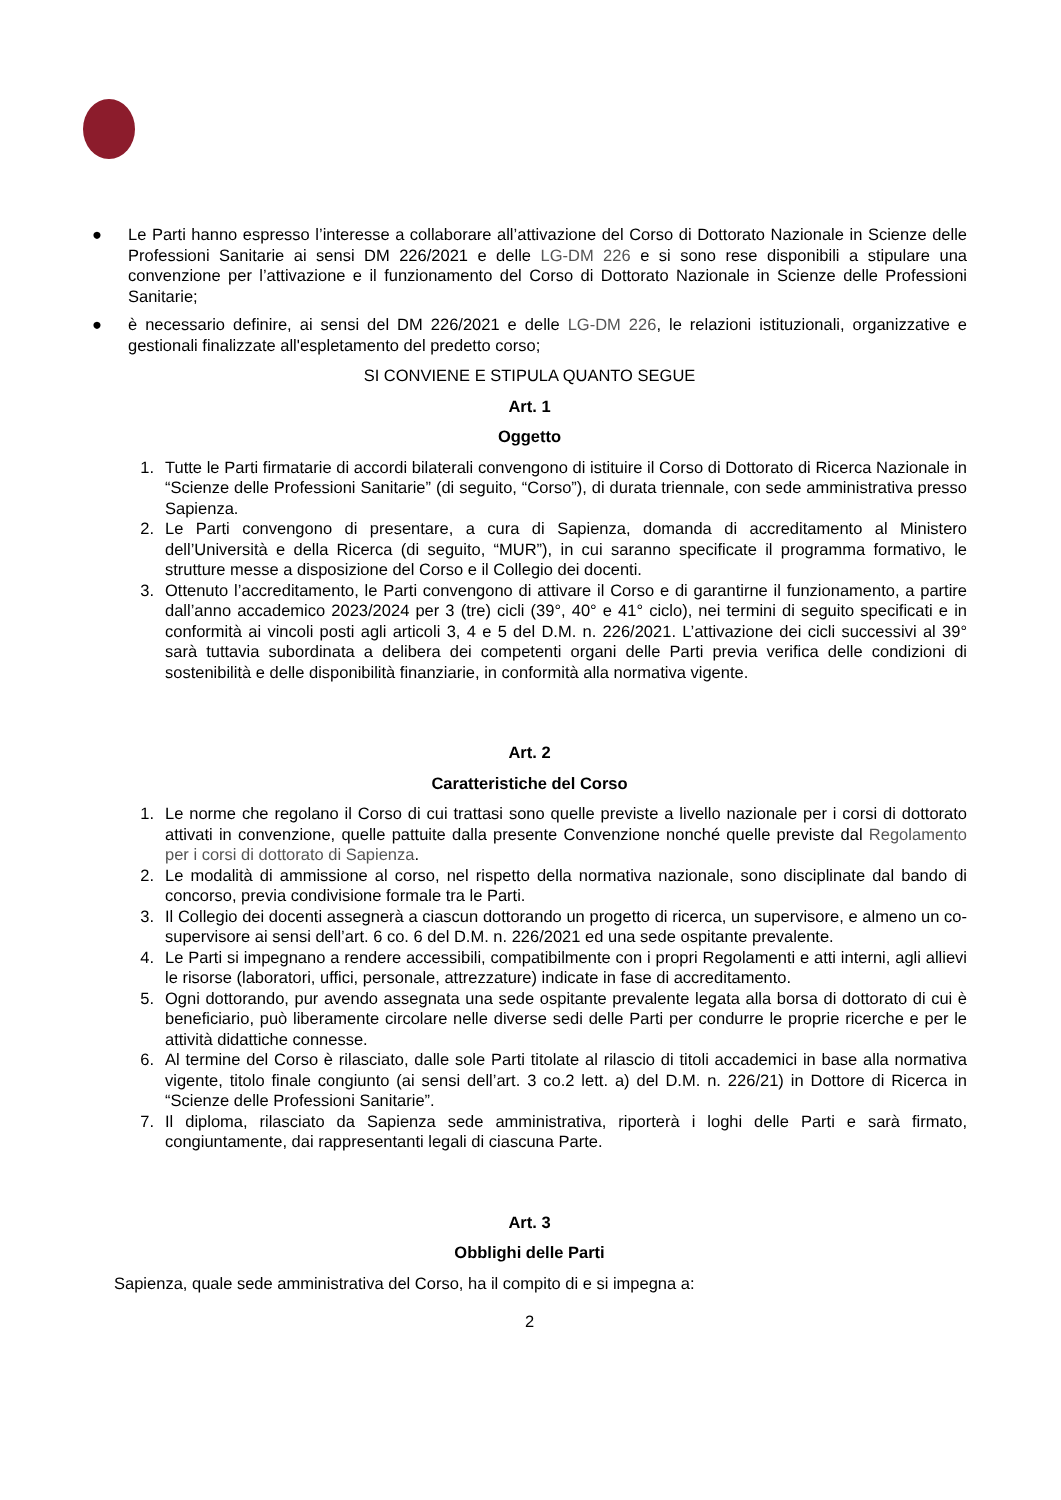● Le Parti hanno espresso l’interesse a collaborare all’attivazione del Corso di Dottorato Nazionale in Scienze delle Professioni Sanitarie ai sensi DM 226/2021 e delle LG-DM 226 e si sono rese disponibili a stipulare una convenzione per l’attivazione e il funzionamento del Corso di Dottorato Nazionale in Scienze delle Professioni Sanitarie;
● è necessario definire, ai sensi del DM 226/2021 e delle LG-DM 226, le relazioni istituzionali, organizzative e gestionali finalizzate all'espletamento del predetto corso;
SI CONVIENE E STIPULA QUANTO SEGUE
Art. 1
Oggetto
1. Tutte le Parti firmatarie di accordi bilaterali convengono di istituire il Corso di Dottorato di Ricerca Nazionale in “Scienze delle Professioni Sanitarie” (di seguito, “Corso”), di durata triennale, con sede amministrativa presso Sapienza.
2. Le Parti convengono di presentare, a cura di Sapienza, domanda di accreditamento al Ministero dell’Università e della Ricerca (di seguito, “MUR”), in cui saranno specificate il programma formativo, le strutture messe a disposizione del Corso e il Collegio dei docenti.
3. Ottenuto l’accreditamento, le Parti convengono di attivare il Corso e di garantirne il funzionamento, a partire dall’anno accademico 2023/2024 per 3 (tre) cicli (39°, 40° e 41° ciclo), nei termini di seguito specificati e in conformità ai vincoli posti agli articoli 3, 4 e 5 del D.M. n. 226/2021. L’attivazione dei cicli successivi al 39° sarà tuttavia subordinata a delibera dei competenti organi delle Parti previa verifica delle condizioni di sostenibilità e delle disponibilità finanziarie, in conformità alla normativa vigente.
Art. 2
Caratteristiche del Corso
1. Le norme che regolano il Corso di cui trattasi sono quelle previste a livello nazionale per i corsi di dottorato attivati in convenzione, quelle pattuite dalla presente Convenzione nonché quelle previste dal Regolamento per i corsi di dottorato di Sapienza.
2. Le modalità di ammissione al corso, nel rispetto della normativa nazionale, sono disciplinate dal bando di concorso, previa condivisione formale tra le Parti.
3. Il Collegio dei docenti assegnerà a ciascun dottorando un progetto di ricerca, un supervisore, e almeno un co-supervisore ai sensi dell’art. 6 co. 6 del D.M. n. 226/2021 ed una sede ospitante prevalente.
4. Le Parti si impegnano a rendere accessibili, compatibilmente con i propri Regolamenti e atti interni, agli allievi le risorse (laboratori, uffici, personale, attrezzature) indicate in fase di accreditamento.
5. Ogni dottorando, pur avendo assegnata una sede ospitante prevalente legata alla borsa di dottorato di cui è beneficiario, può liberamente circolare nelle diverse sedi delle Parti per condurre le proprie ricerche e per le attività didattiche connesse.
6. Al termine del Corso è rilasciato, dalle sole Parti titolate al rilascio di titoli accademici in base alla normativa vigente, titolo finale congiunto (ai sensi dell’art. 3 co.2 lett. a) del D.M. n. 226/21) in Dottore di Ricerca in “Scienze delle Professioni Sanitarie”.
7. Il diploma, rilasciato da Sapienza sede amministrativa, riporterà i loghi delle Parti e sarà firmato, congiuntamente, dai rappresentanti legali di ciascuna Parte.
Art. 3
Obblighi delle Parti
Sapienza, quale sede amministrativa del Corso, ha il compito di e si impegna a:
2